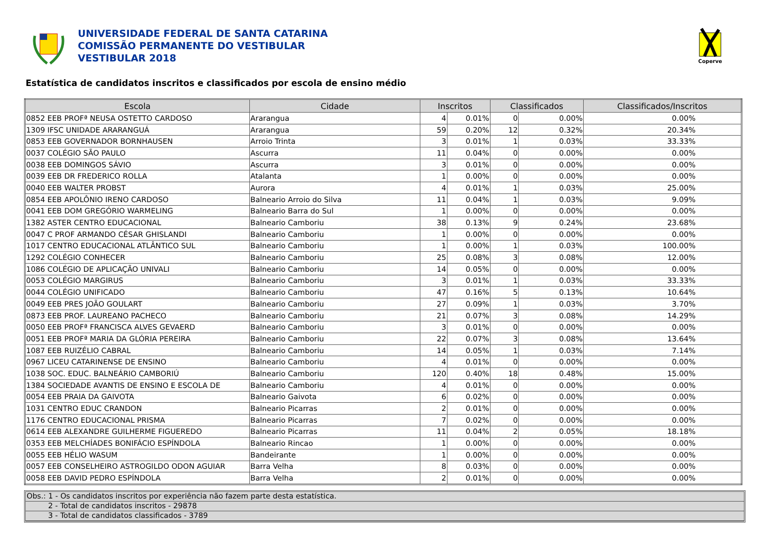UNIVERSIDADE FEDERAL DE SANTA CATARINA
COMISSÃO PERMANENTE DO VESTIBULAR
VESTIBULAR 2018
Coperve
Estatística de candidatos inscritos e classificados por escola de ensino médio
| Escola | Cidade | Inscritos | | Classificados | | Classificados/Inscritos |
| --- | --- | --- | --- | --- | --- | --- |
| 0852 EEB PROFª NEUSA OSTETTO CARDOSO | Ararangua | 4 | 0.01% | 0 | 0.00% | 0.00% |
| 1309 IFSC UNIDADE ARARANGUÁ | Ararangua | 59 | 0.20% | 12 | 0.32% | 20.34% |
| 0853 EEB GOVERNADOR BORNHAUSEN | Arroio Trinta | 3 | 0.01% | 1 | 0.03% | 33.33% |
| 0037 COLÉGIO SÃO PAULO | Ascurra | 11 | 0.04% | 0 | 0.00% | 0.00% |
| 0038 EEB DOMINGOS SÁVIO | Ascurra | 3 | 0.01% | 0 | 0.00% | 0.00% |
| 0039 EEB DR FREDERICO ROLLA | Atalanta | 1 | 0.00% | 0 | 0.00% | 0.00% |
| 0040 EEB WALTER PROBST | Aurora | 4 | 0.01% | 1 | 0.03% | 25.00% |
| 0854 EEB APOLÔNIO IRENO CARDOSO | Balneario Arroio do Silva | 11 | 0.04% | 1 | 0.03% | 9.09% |
| 0041 EEB DOM GREGÓRIO WARMELING | Balneario Barra do Sul | 1 | 0.00% | 0 | 0.00% | 0.00% |
| 1382 ASTER CENTRO EDUCACIONAL | Balneario Camboriu | 38 | 0.13% | 9 | 0.24% | 23.68% |
| 0047 C PROF ARMANDO CÉSAR GHISLANDI | Balneario Camboriu | 1 | 0.00% | 0 | 0.00% | 0.00% |
| 1017 CENTRO EDUCACIONAL ATLÂNTICO SUL | Balneario Camboriu | 1 | 0.00% | 1 | 0.03% | 100.00% |
| 1292 COLÉGIO CONHECER | Balneario Camboriu | 25 | 0.08% | 3 | 0.08% | 12.00% |
| 1086 COLÉGIO DE APLICAÇÃO UNIVALI | Balneario Camboriu | 14 | 0.05% | 0 | 0.00% | 0.00% |
| 0053 COLÉGIO MARGIRUS | Balneario Camboriu | 3 | 0.01% | 1 | 0.03% | 33.33% |
| 0044 COLÉGIO UNIFICADO | Balneario Camboriu | 47 | 0.16% | 5 | 0.13% | 10.64% |
| 0049 EEB PRES JOÃO GOULART | Balneario Camboriu | 27 | 0.09% | 1 | 0.03% | 3.70% |
| 0873 EEB PROF. LAUREANO PACHECO | Balneario Camboriu | 21 | 0.07% | 3 | 0.08% | 14.29% |
| 0050 EEB PROFª FRANCISCA ALVES GEVAERD | Balneario Camboriu | 3 | 0.01% | 0 | 0.00% | 0.00% |
| 0051 EEB PROFª MARIA DA GLÓRIA PEREIRA | Balneario Camboriu | 22 | 0.07% | 3 | 0.08% | 13.64% |
| 1087 EEB RUIZÉLIO CABRAL | Balneario Camboriu | 14 | 0.05% | 1 | 0.03% | 7.14% |
| 0967 LICEU CATARINENSE DE ENSINO | Balneario Camboriu | 4 | 0.01% | 0 | 0.00% | 0.00% |
| 1038 SOC. EDUC. BALNEÁRIO CAMBORIÚ | Balneario Camboriu | 120 | 0.40% | 18 | 0.48% | 15.00% |
| 1384 SOCIEDADE AVANTIS DE ENSINO E ESCOLA DE | Balneario Camboriu | 4 | 0.01% | 0 | 0.00% | 0.00% |
| 0054 EEB PRAIA DA GAIVOTA | Balneario Gaivota | 6 | 0.02% | 0 | 0.00% | 0.00% |
| 1031 CENTRO EDUC CRANDON | Balneario Picarras | 2 | 0.01% | 0 | 0.00% | 0.00% |
| 1176 CENTRO EDUCACIONAL PRISMA | Balneario Picarras | 7 | 0.02% | 0 | 0.00% | 0.00% |
| 0614 EEB ALEXANDRE GUILHERME FIGUEREDO | Balneario Picarras | 11 | 0.04% | 2 | 0.05% | 18.18% |
| 0353 EEB MELCHÍADES BONIFÁCIO ESPÍNDOLA | Balneario Rincao | 1 | 0.00% | 0 | 0.00% | 0.00% |
| 0055 EEB HÉLIO WASUM | Bandeirante | 1 | 0.00% | 0 | 0.00% | 0.00% |
| 0057 EEB CONSELHEIRO ASTROGILDO ODON AGUIAR | Barra Velha | 8 | 0.03% | 0 | 0.00% | 0.00% |
| 0058 EEB DAVID PEDRO ESPÍNDOLA | Barra Velha | 2 | 0.01% | 0 | 0.00% | 0.00% |
Obs.: 1 - Os candidatos inscritos por experiência não fazem parte desta estatística.
2 - Total de candidatos inscritos - 29878
3 - Total de candidatos classificados - 3789